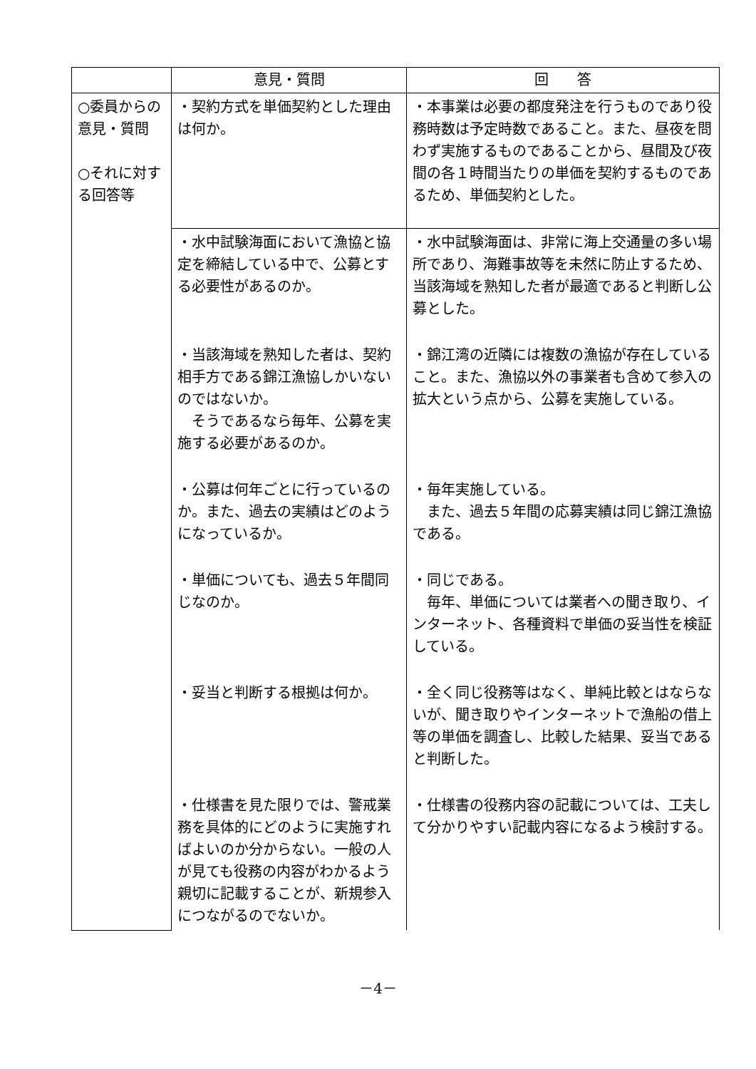| | 意見・質問 | 回 答 |
| --- | --- | --- |
| ○委員からの意見・質問 ○それに対する回答等 | ・契約方式を単価契約とした理由は何か。 | ・本事業は必要の都度発注を行うものであり役務時数は予定時数であること。また、昼夜を問わず実施するものであることから、昼間及び夜間の各１時間当たりの単価を契約するものであるため、単価契約とした。 |
| | ・水中試験海面において漁協と協定を締結している中で、公募とする必要性があるのか。 | ・水中試験海面は、非常に海上交通量の多い場所であり、海難事故等を未然に防止するため、当該海域を熟知した者が最適であると判断し公募とした。 |
| | ・当該海域を熟知した者は、契約相手方である錦江漁協しかいないのではないか。 そうであるなら毎年、公募を実施する必要があるのか。 | ・錦江湾の近隣には複数の漁協が存在していること。また、漁協以外の事業者も含めて参入の拡大という点から、公募を実施している。 |
| | ・公募は何年ごとに行っているのか。また、過去の実績はどのようになっているか。 | ・毎年実施している。 また、過去５年間の応募実績は同じ錦江漁協である。 |
| | ・単価についても、過去５年間同じなのか。 | ・同じである。 毎年、単価については業者への聞き取り、インターネット、各種資料で単価の妥当性を検証している。 |
| | ・妥当と判断する根拠は何か。 | ・全く同じ役務等はなく、単純比較とはならないが、聞き取りやインターネットで漁船の借上等の単価を調査し、比較した結果、妥当であると判断した。 |
| | ・仕様書を見た限りでは、警戒業務を具体的にどのように実施すればよいのか分からない。一般の人が見ても役務の内容がわかるよう親切に記載することが、新規参入につながるのでないか。 | ・仕様書の役務内容の記載については、工夫して分かりやすい記載内容になるよう検討する。 |
－4－